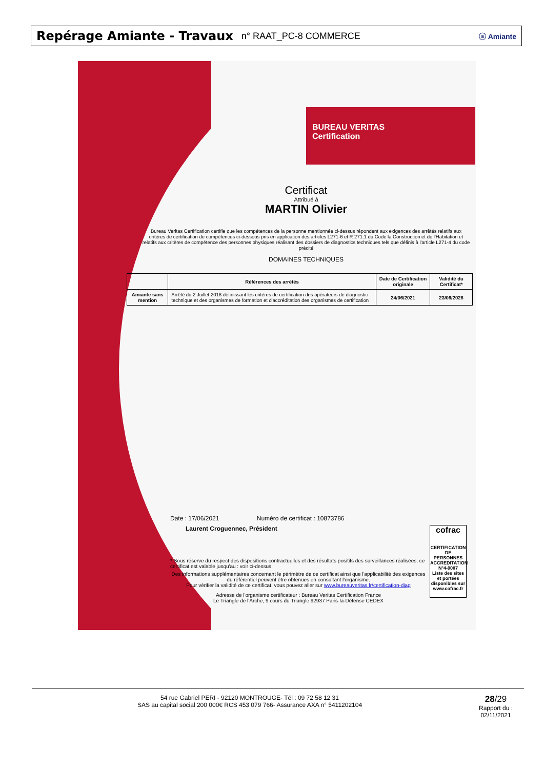Repérage Amiante - Travaux n° RAAT_PC-8 COMMERCE
ⓐ Amiante
BUREAU VERITAS
Certification
Certificat
Attribué à
MARTIN Olivier
Bureau Veritas Certification certifie que les compétences de la personne mentionnée ci-dessus répondent aux exigences des arrêtés relatifs aux critères de certification de compétences ci-dessous pris en application des articles L271-6 et R 271.1 du Code la Construction et de l'Habitation et relatifs aux critères de compétence des personnes physiques réalisant des dossiers de diagnostics techniques tels que définis à l'article L271-4 du code précité
DOMAINES TECHNIQUES
| | Références des arrêtés | Date de Certification originale | Validité du Certificat* |
| --- | --- | --- | --- |
| Amiante sans mention | Arrêté du 2 Juillet 2018 définissant les critères de certification des opérateurs de diagnostic technique et des organismes de formation et d'accréditation des organismes de certification | 24/06/2021 | 23/06/2028 |
Date : 17/06/2021 Numéro de certificat : 10873786
Laurent Croguennec, Président
* Sous réserve du respect des dispositions contractuelles et des résultats positifs des surveillances réalisées, ce certificat est valable jusqu'au : voir ci-dessus
Des informations supplémentaires concernant le périmètre de ce certificat ainsi que l'applicabilité des exigences du référentiel peuvent être obtenues en consultant l'organisme.
Pour vérifier la validité de ce certificat, vous pouvez aller sur www.bureauveritas.fr/certification-diag
Adresse de l'organisme certificateur : Bureau Veritas Certification France
Le Triangle de l'Arche, 9 cours du Triangle 92937 Paris-la-Défense CEDEX
cofrac
CERTIFICATION DE PERSONNES
ACCREDITATION N°4-0087
Liste des sites et portées disponibles sur www.cofrac.fr
54 rue Gabriel PERI - 92120 MONTROUGE- Tél : 09 72 58 12 31
SAS au capital social 200 000€ RCS 453 079 766- Assurance AXA n° 5411202104
28/29
Rapport du :
02/11/2021